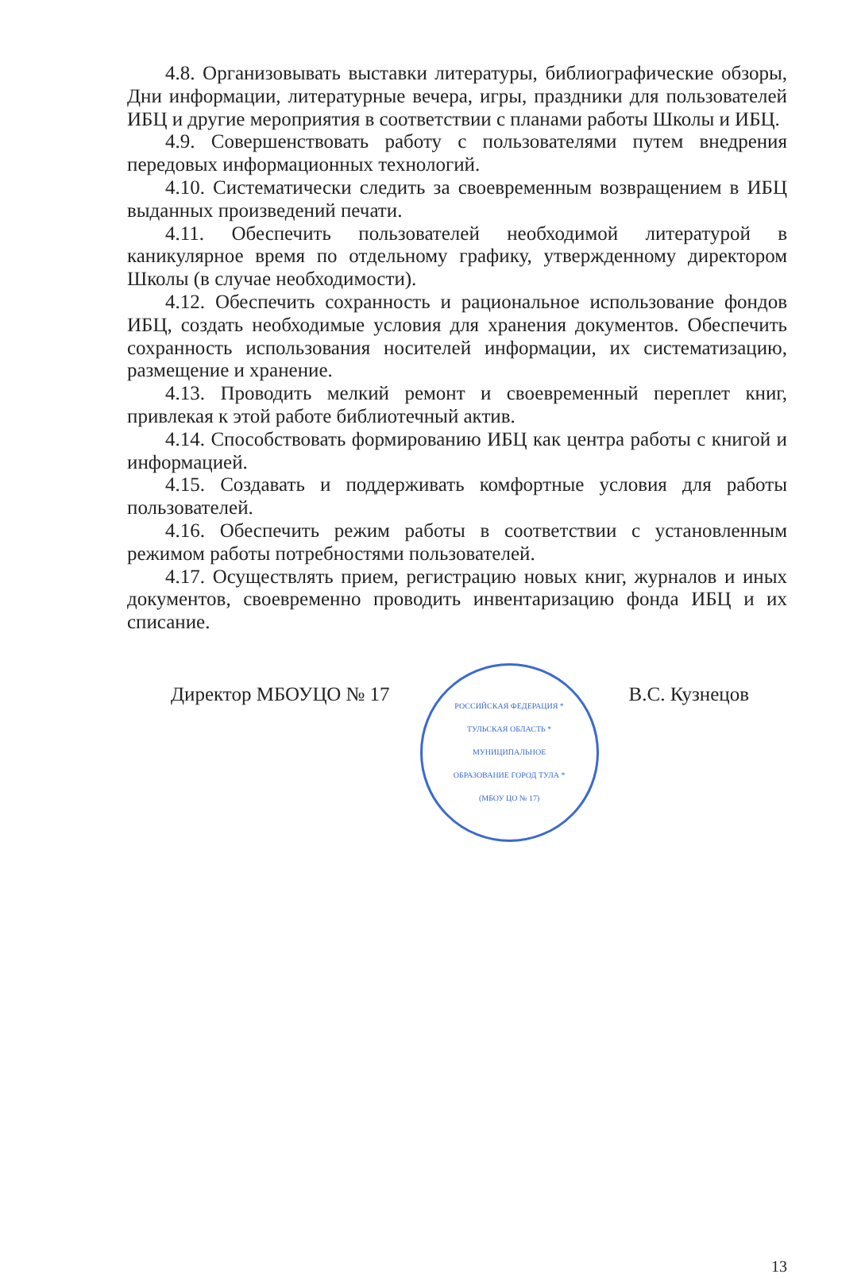4.8. Организовывать выставки литературы, библиографические обзоры, Дни информации, литературные вечера, игры, праздники для пользователей ИБЦ и другие мероприятия в соответствии с планами работы Школы и ИБЦ.
4.9. Совершенствовать работу с пользователями путем внедрения передовых информационных технологий.
4.10. Систематически следить за своевременным возвращением в ИБЦ выданных произведений печати.
4.11. Обеспечить пользователей необходимой литературой в каникулярное время по отдельному графику, утвержденному директором Школы (в случае необходимости).
4.12. Обеспечить сохранность и рациональное использование фондов ИБЦ, создать необходимые условия для хранения документов. Обеспечить сохранность использования носителей информации, их систематизацию, размещение и хранение.
4.13. Проводить мелкий ремонт и своевременный переплет книг, привлекая к этой работе библиотечный актив.
4.14. Способствовать формированию ИБЦ как центра работы с книгой и информацией.
4.15. Создавать и поддерживать комфортные условия для работы пользователей.
4.16. Обеспечить режим работы в соответствии с установленным режимом работы потребностями пользователей.
4.17. Осуществлять прием, регистрацию новых книг, журналов и иных документов, своевременно проводить инвентаризацию фонда ИБЦ и их списание.
Директор МБОУЦО № 17
РОССИЙСКАЯ ФЕДЕРАЦИЯ * ТУЛЬСКАЯ ОБЛАСТЬ * МУНИЦИПАЛЬНОЕ ОБРАЗОВАНИЕ ГОРОД ТУЛА * (МБОУ ЦО № 17)
В.С. Кузнецов
13